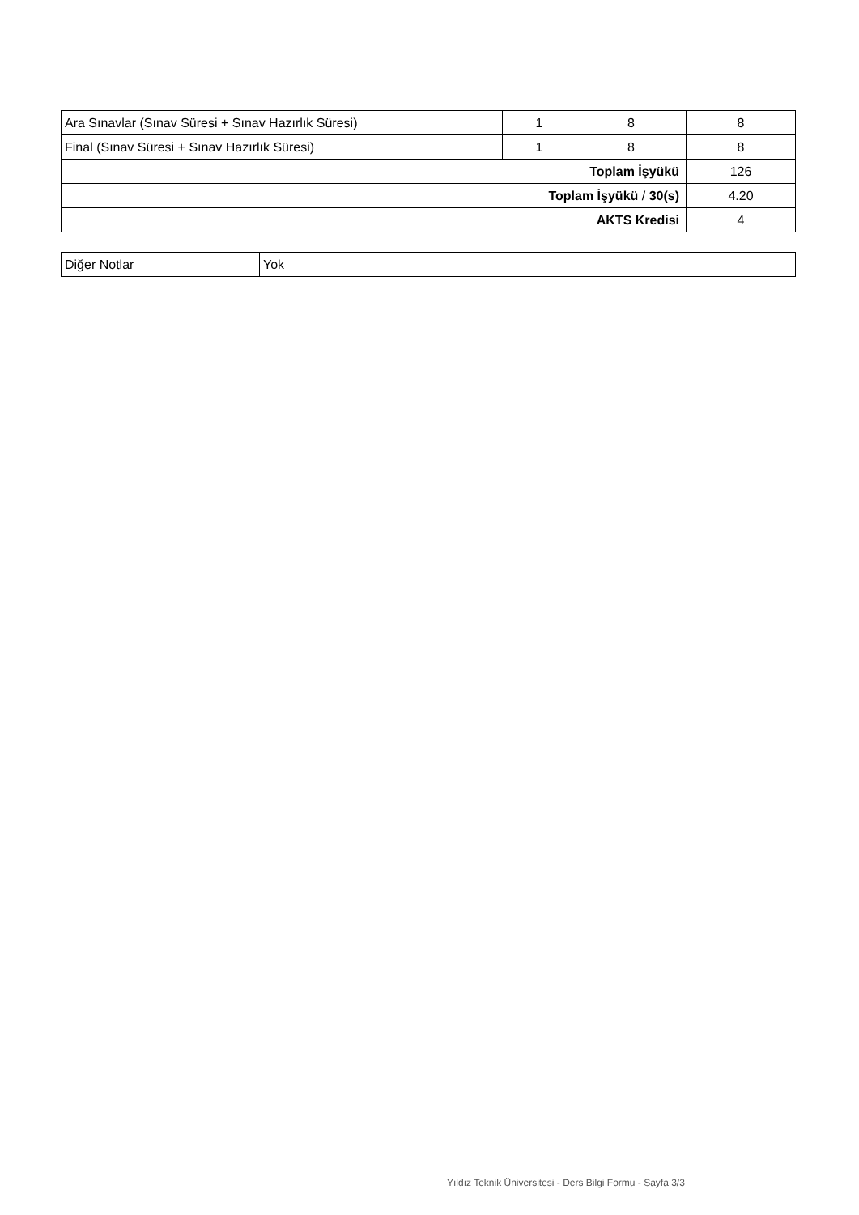| Ara Sınavlar (Sınav Süresi + Sınav Hazırlık Süresi) | 1 | 8 | 8 |
| Final (Sınav Süresi + Sınav Hazırlık Süresi) | 1 | 8 | 8 |
| Toplam İşyükü | | | 126 |
| Toplam İşyükü / 30(s) | | | 4.20 |
| AKTS Kredisi | | | 4 |
| Diğer Notlar | Yok |
Yıldız Teknik Üniversitesi - Ders Bilgi Formu - Sayfa 3/3